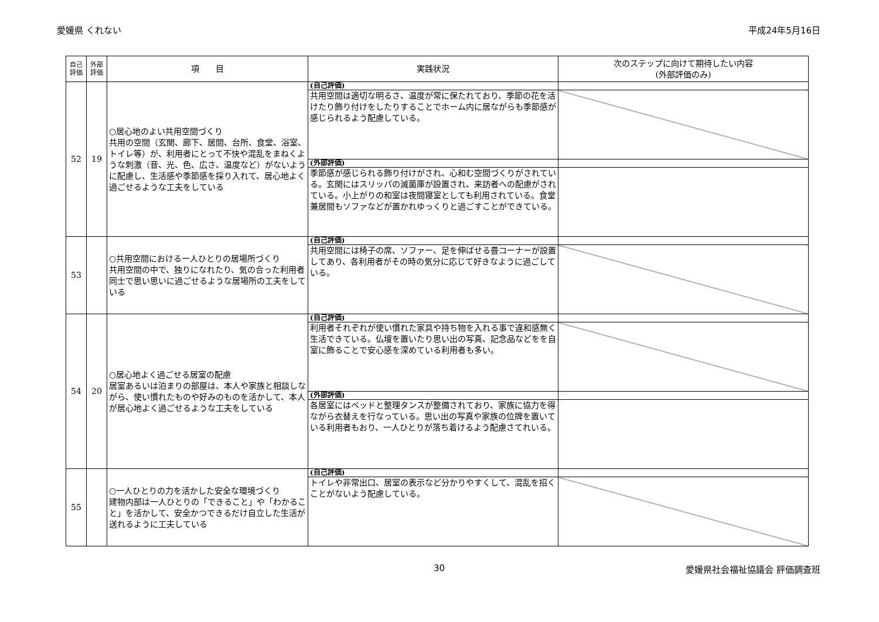愛媛県 くれない 平成24年5月16日
| 自己 評価 | 外部 評価 | 項 目 | 実践状況 | 次のステップに向けて期待したい内容 (外部評価のみ) |
| --- | --- | --- | --- | --- |
| 52 | 19 | ○居心地のよい共用空間づくり 共用の空間（玄関、廊下、居間、台所、食堂、浴室、トイレ等）が、利用者にとって不快や混乱をまねくような刺激（音、光、色、広さ、温度など）がないように配慮し、生活感や季節感を採り入れて、居心地よく過ごせるような工夫をしている | (自己評価) | |
| | | | 共用空間は適切な明るさ、温度が常に保たれており、季節の花を活けたり飾り付けをしたりすることでホーム内に居ながらも季節感が感じられるよう配慮している。 | |
| | | | (外部評価) | |
| | | | 季節感が感じられる飾り付けがされ、心和む空間づくりがされている。玄関にはスリッパの滅菌庫が設置され、来訪者への配慮がされている。小上がりの和室は夜間寝室としても利用されている。食堂兼居間もソファなどが置かれゆっくりと過ごすことができている。 | |
| 53 | | ○共用空間における一人ひとりの居場所づくり 共用空間の中で、独りになれたり、気の合った利用者同士で思い思いに過ごせるような居場所の工夫をしている | (自己評価) | |
| | | | 共用空間には椅子の席、ソファー、足を伸ばせる畳コーナーが設置してあり、各利用者がその時の気分に応じて好きなように過ごしている。 | |
| 54 | 20 | ○居心地よく過ごせる居室の配慮 居室あるいは泊まりの部屋は、本人や家族と相談しながら、使い慣れたものや好みのものを活かして、本人が居心地よく過ごせるような工夫をしている | (自己評価) | |
| | | | 利用者それぞれが使い慣れた家具や持ち物を入れる事で違和感無く生活できている。仏壇を置いたり思い出の写真、記念品などをを自室に飾ることで安心感を深めている利用者も多い。 | |
| | | | (外部評価) | |
| | | | 各居室にはベッドと整理タンスが整備されており、家族に協力を得ながら衣替えを行なっている。思い出の写真や家族の位牌を置いている利用者もおり、一人ひとりが落ち着けるよう配慮さてれいる。 | |
| 55 | | ○一人ひとりの力を活かした安全な環境づくり 建物内部は一人ひとりの「できること」や「わかること」を活かして、安全かつできるだけ自立した生活が送れるように工夫している | (自己評価) | |
| | | | トイレや非常出口、居室の表示など分かりやすくして、混乱を招くことがないよう配慮している。 | |
30 愛媛県社会福祉協議会 評価調査班